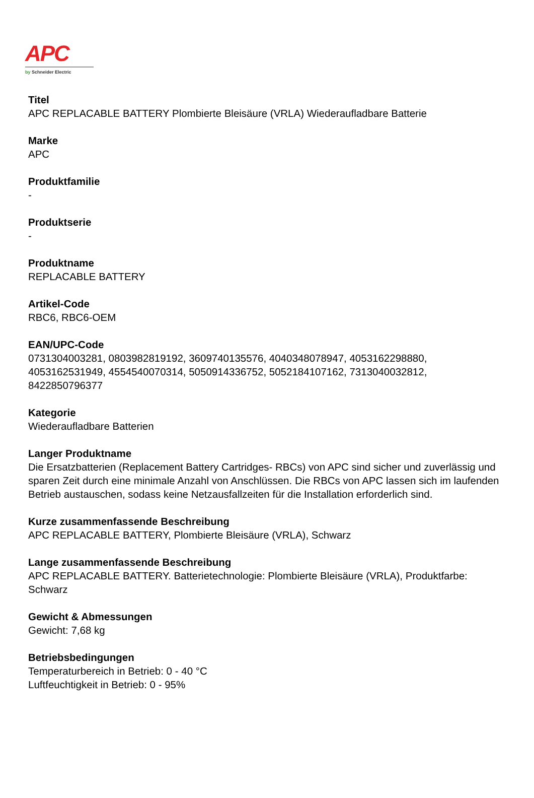APC
by Schneider Electric
Titel
APC REPLACABLE BATTERY Plombierte Bleisäure (VRLA) Wiederaufladbare Batterie
Marke
APC
Produktfamilie
-
Produktserie
-
Produktname
REPLACABLE BATTERY
Artikel-Code
RBC6, RBC6-OEM
EAN/UPC-Code
0731304003281, 0803982819192, 3609740135576, 4040348078947, 4053162298880,
4053162531949, 4554540070314, 5050914336752, 5052184107162, 7313040032812,
8422850796377
Kategorie
Wiederaufladbare Batterien
Langer Produktname
Die Ersatzbatterien (Replacement Battery Cartridges- RBCs) von APC sind sicher und zuverlässig und sparen Zeit durch eine minimale Anzahl von Anschlüssen. Die RBCs von APC lassen sich im laufenden Betrieb austauschen, sodass keine Netzausfallzeiten für die Installation erforderlich sind.
Kurze zusammenfassende Beschreibung
APC REPLACABLE BATTERY, Plombierte Bleisäure (VRLA), Schwarz
Lange zusammenfassende Beschreibung
APC REPLACABLE BATTERY. Batterietechnologie: Plombierte Bleisäure (VRLA), Produktfarbe: Schwarz
Gewicht & Abmessungen
Gewicht: 7,68 kg
Betriebsbedingungen
Temperaturbereich in Betrieb: 0 - 40 °C
Luftfeuchtigkeit in Betrieb: 0 - 95%